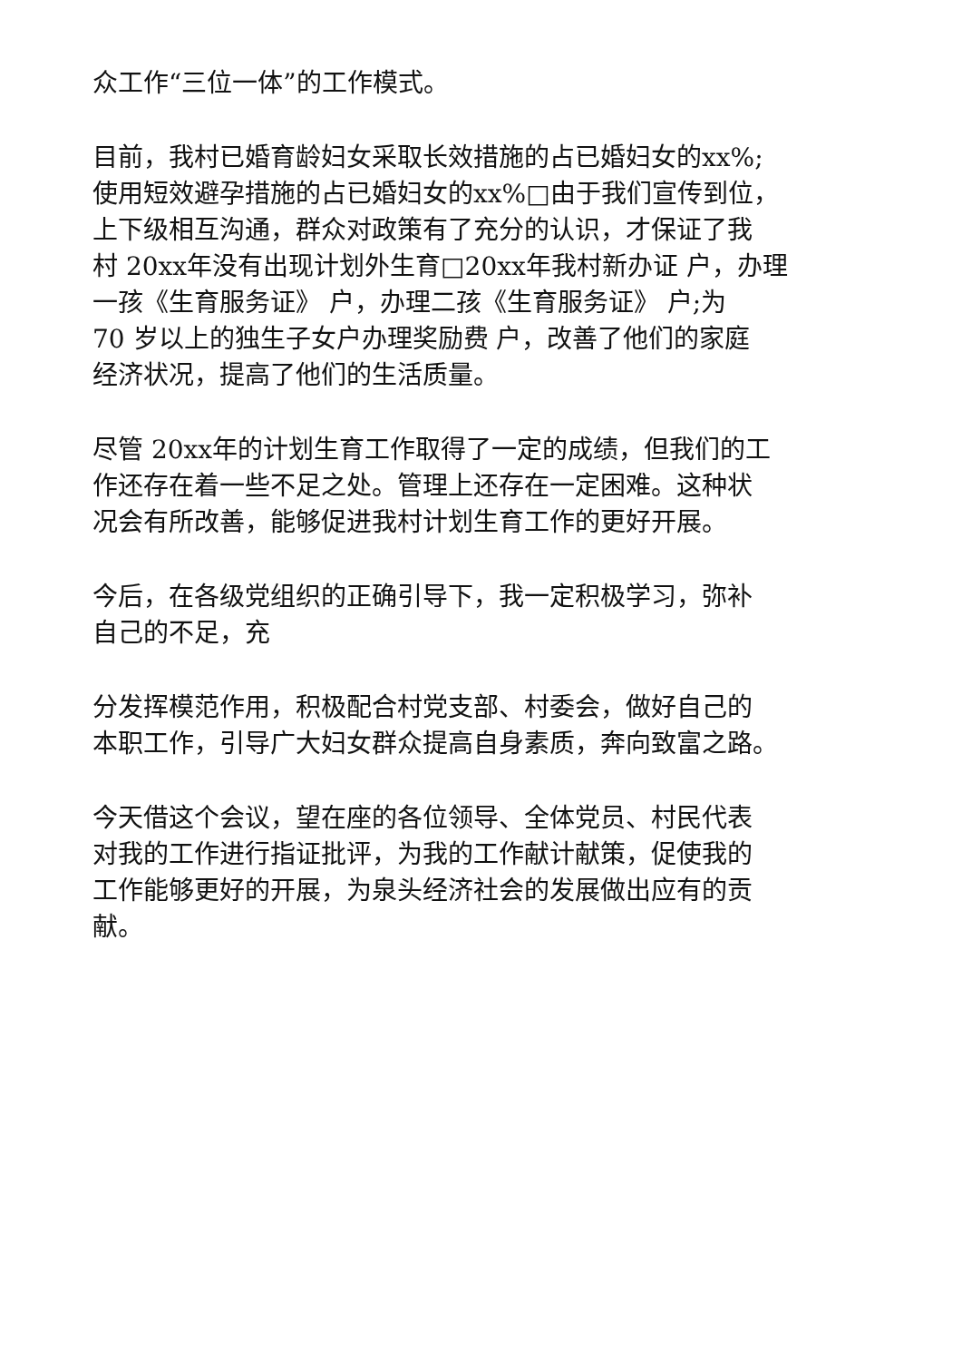众工作“三位一体”的工作模式。
目前，我村已婚育龄妇女采取长效措施的占已婚妇女的xx%;
使用短效避孕措施的占已婚妇女的xx%□由于我们宣传到位，
上下级相互沟通，群众对政策有了充分的认识，才保证了我
村 20xx年没有出现计划外生育□20xx年我村新办证 户，办理
一孩《生育服务证》 户，办理二孩《生育服务证》 户;为
70 岁以上的独生子女户办理奖励费 户，改善了他们的家庭
经济状况，提高了他们的生活质量。
尽管 20xx年的计划生育工作取得了一定的成绩，但我们的工
作还存在着一些不足之处。管理上还存在一定困难。这种状
况会有所改善，能够促进我村计划生育工作的更好开展。
今后，在各级党组织的正确引导下，我一定积极学习，弥补
自己的不足，充
分发挥模范作用，积极配合村党支部、村委会，做好自己的
本职工作，引导广大妇女群众提高自身素质，奔向致富之路。
今天借这个会议，望在座的各位领导、全体党员、村民代表
对我的工作进行指证批评，为我的工作献计献策，促使我的
工作能够更好的开展，为泉头经济社会的发展做出应有的贡
献。